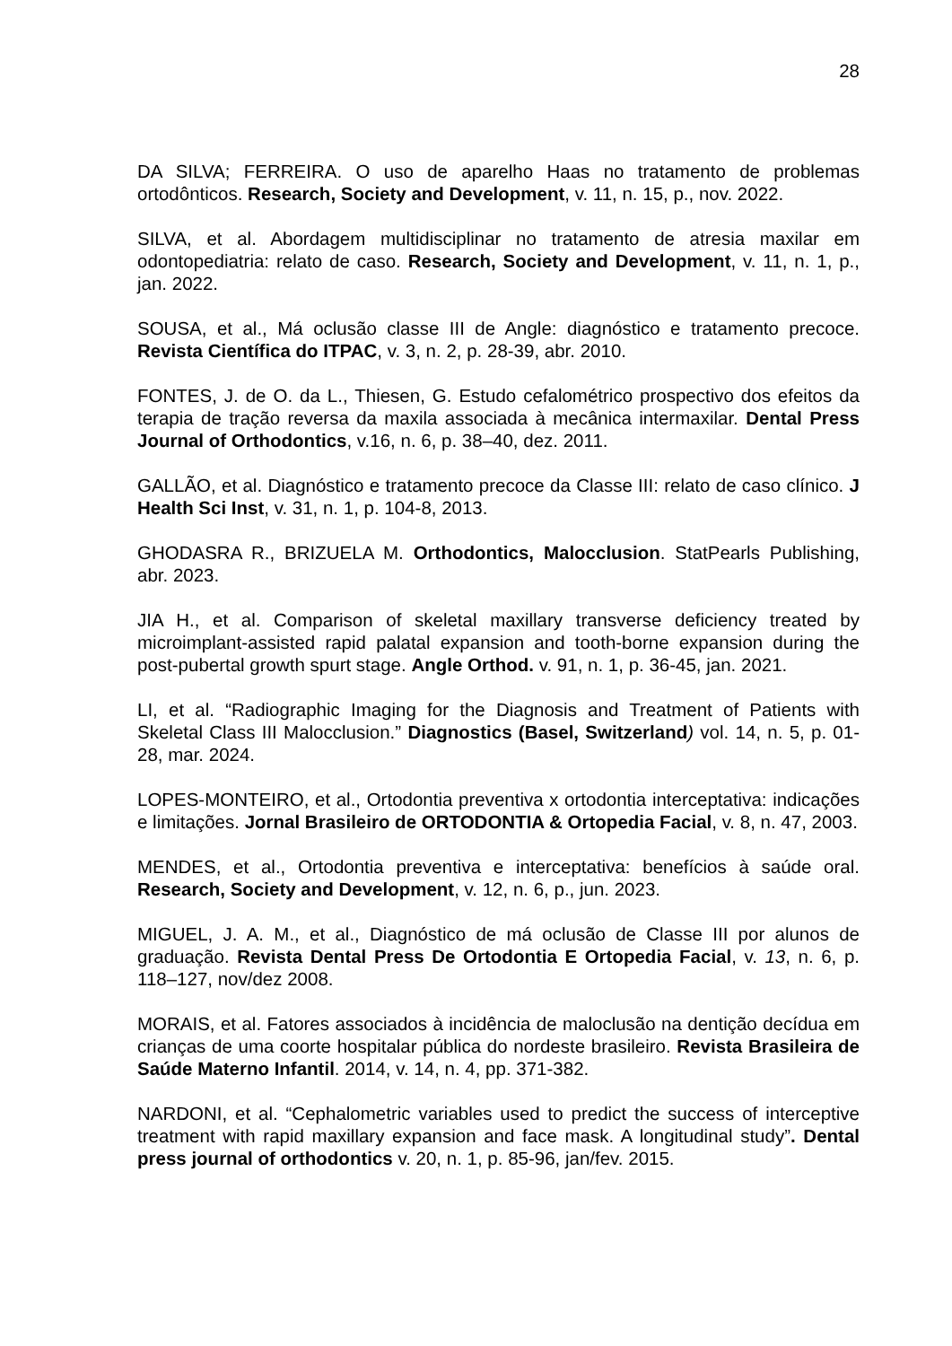28
DA SILVA; FERREIRA. O uso de aparelho Haas no tratamento de problemas ortodônticos. Research, Society and Development, v. 11, n. 15, p., nov. 2022.
SILVA, et al. Abordagem multidisciplinar no tratamento de atresia maxilar em odontopediatria: relato de caso. Research, Society and Development, v. 11, n. 1, p., jan. 2022.
SOUSA, et al., Má oclusão classe III de Angle: diagnóstico e tratamento precoce. Revista Científica do ITPAC, v. 3, n. 2, p. 28-39, abr. 2010.
FONTES, J. de O. da L., Thiesen, G. Estudo cefalométrico prospectivo dos efeitos da terapia de tração reversa da maxila associada à mecânica intermaxilar. Dental Press Journal of Orthodontics, v.16, n. 6, p. 38–40, dez. 2011.
GALLÃO, et al. Diagnóstico e tratamento precoce da Classe III: relato de caso clínico. J Health Sci Inst, v. 31, n. 1, p. 104-8, 2013.
GHODASRA R., BRIZUELA M. Orthodontics, Malocclusion. StatPearls Publishing, abr. 2023.
JIA H., et al. Comparison of skeletal maxillary transverse deficiency treated by microimplant-assisted rapid palatal expansion and tooth-borne expansion during the post-pubertal growth spurt stage. Angle Orthod. v. 91, n. 1, p. 36-45, jan. 2021.
LI, et al. “Radiographic Imaging for the Diagnosis and Treatment of Patients with Skeletal Class III Malocclusion.” Diagnostics (Basel, Switzerland) vol. 14, n. 5, p. 01-28, mar. 2024.
LOPES-MONTEIRO, et al., Ortodontia preventiva x ortodontia interceptativa: indicações e limitações. Jornal Brasileiro de ORTODONTIA & Ortopedia Facial, v. 8, n. 47, 2003.
MENDES, et al., Ortodontia preventiva e interceptativa: benefícios à saúde oral. Research, Society and Development, v. 12, n. 6, p., jun. 2023.
MIGUEL, J. A. M., et al., Diagnóstico de má oclusão de Classe III por alunos de graduação. Revista Dental Press De Ortodontia E Ortopedia Facial, v. 13, n. 6, p. 118–127, nov/dez 2008.
MORAIS, et al. Fatores associados à incidência de maloclusão na dentição decídua em crianças de uma coorte hospitalar pública do nordeste brasileiro. Revista Brasileira de Saúde Materno Infantil. 2014, v. 14, n. 4, pp. 371-382.
NARDONI, et al. “Cephalometric variables used to predict the success of interceptive treatment with rapid maxillary expansion and face mask. A longitudinal study”. Dental press journal of orthodontics v. 20, n. 1, p. 85-96, jan/fev. 2015.